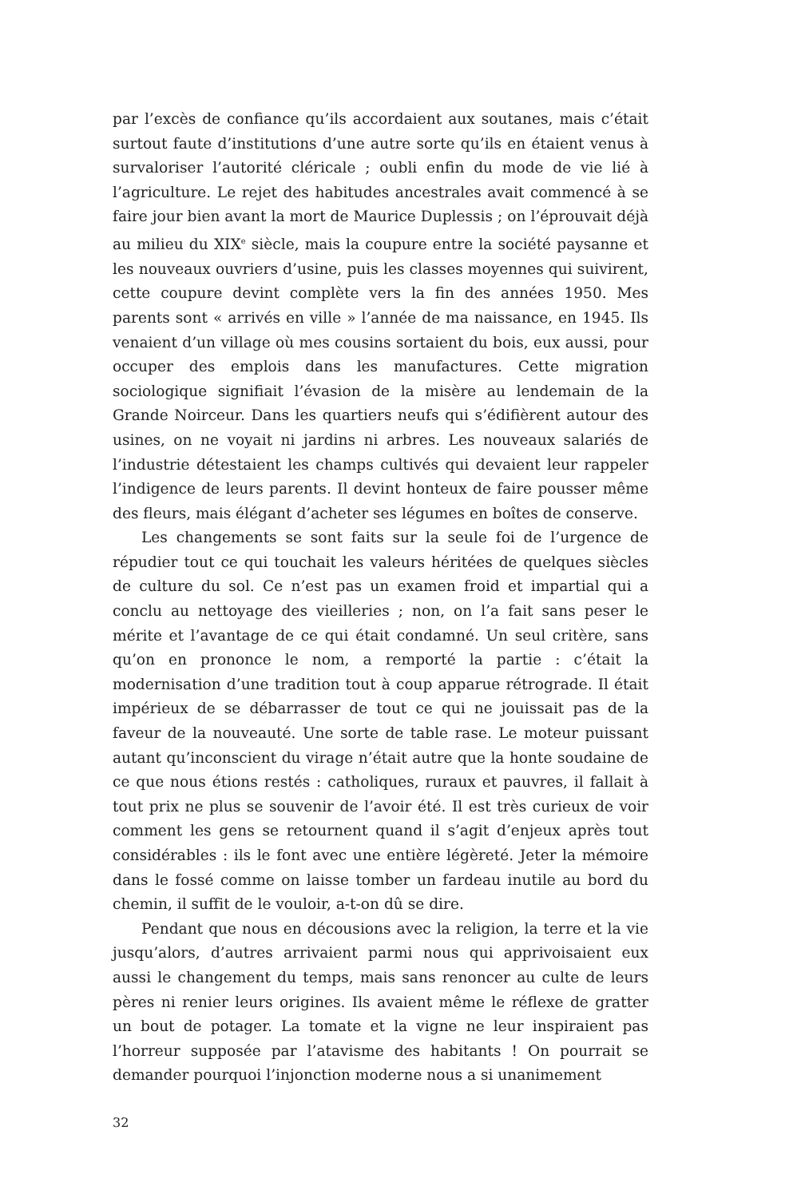par l’excès de confiance qu’ils accordaient aux soutanes, mais c’était surtout faute d’institutions d’une autre sorte qu’ils en étaient venus à survaloriser l’autorité cléricale ; oubli enfin du mode de vie lié à l’agriculture. Le rejet des habitudes ancestrales avait commencé à se faire jour bien avant la mort de Maurice Duplessis ; on l’éprouvait déjà au milieu du XIX<sup>e</sup> siècle, mais la coupure entre la société paysanne et les nouveaux ouvriers d’usine, puis les classes moyennes qui suivirent, cette coupure devint complète vers la fin des années 1950. Mes parents sont « arrivés en ville » l’année de ma naissance, en 1945. Ils venaient d’un village où mes cousins sortaient du bois, eux aussi, pour occuper des emplois dans les manufactures. Cette migration sociologique signifiait l’évasion de la misère au lendemain de la Grande Noirceur. Dans les quartiers neufs qui s’édifièrent autour des usines, on ne voyait ni jardins ni arbres. Les nouveaux salariés de l’industrie détestaient les champs cultivés qui devaient leur rappeler l’indigence de leurs parents. Il devint honteux de faire pousser même des fleurs, mais élégant d’acheter ses légumes en boîtes de conserve.
Les changements se sont faits sur la seule foi de l’urgence de répudier tout ce qui touchait les valeurs héritées de quelques siècles de culture du sol. Ce n’est pas un examen froid et impartial qui a conclu au nettoyage des vieilleries ; non, on l’a fait sans peser le mérite et l’avantage de ce qui était condamné. Un seul critère, sans qu’on en prononce le nom, a remporté la partie : c’était la modernisation d’une tradition tout à coup apparue rétrograde. Il était impérieux de se débarrasser de tout ce qui ne jouissait pas de la faveur de la nouveauté. Une sorte de table rase. Le moteur puissant autant qu’inconscient du virage n’était autre que la honte soudaine de ce que nous étions restés : catholiques, ruraux et pauvres, il fallait à tout prix ne plus se souvenir de l’avoir été. Il est très curieux de voir comment les gens se retournent quand il s’agit d’enjeux après tout considérables : ils le font avec une entière légèreté. Jeter la mémoire dans le fossé comme on laisse tomber un fardeau inutile au bord du chemin, il suffit de le vouloir, a-t-on dû se dire.
Pendant que nous en décousions avec la religion, la terre et la vie jusqu’alors, d’autres arrivaient parmi nous qui apprivoisaient eux aussi le changement du temps, mais sans renoncer au culte de leurs pères ni renier leurs origines. Ils avaient même le réflexe de gratter un bout de potager. La tomate et la vigne ne leur inspiraient pas l’horreur supposée par l’atavisme des habitants ! On pourrait se demander pourquoi l’injonction moderne nous a si unanimement
32